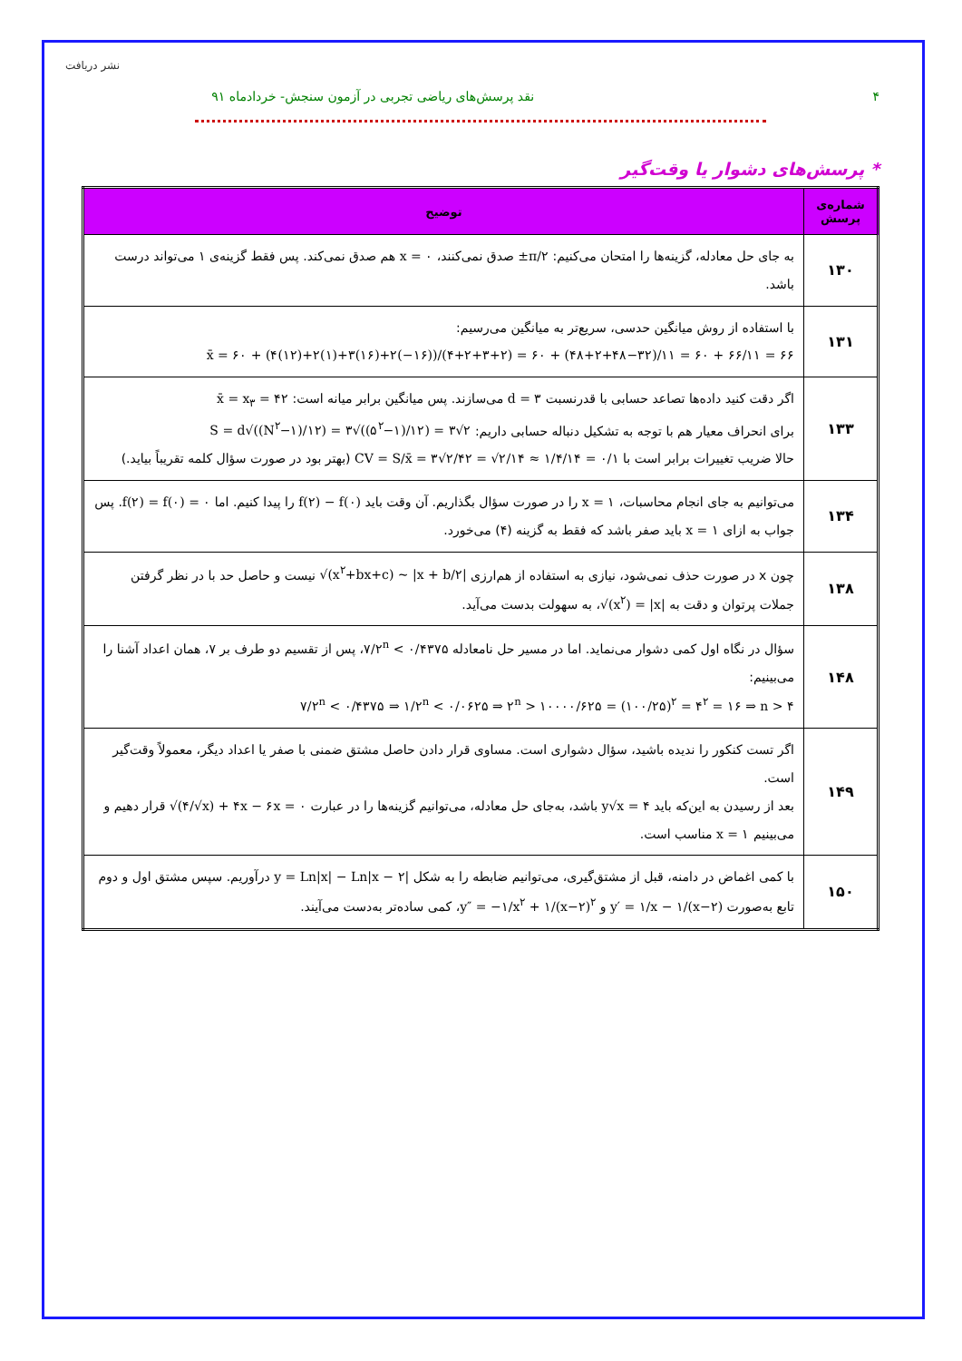نشر دریافت
۴ نقد پرسش‌های ریاضی تجربی در آزمون سنجش- خردادماه ۹۱
* پرسش‌های دشوار یا وقت‌گیر
| شماره‌ی پرسش | توضیح |
| --- | --- |
| ۱۳۰ | به جای حل معادله، گزینه‌ها را امتحان می‌کنیم: ±π/۲ صدق نمی‌کنند، x = ۰ هم صدق نمی‌کند. پس فقط گزینه‌ی ۱ می‌تواند درست باشد. |
| ۱۳۱ | با استفاده از روش میانگین حدسی، سریع‌تر به میانگین می‌رسیم: x̄ = ۶۰ + (۴(۱۲)+۲(۱)+۳(۱۶)+۲(−۱۶))/(۴+۲+۳+۲) = ۶۰ + (۴۸+۲+۴۸−۳۲)/۱۱ = ۶۰ + ۶۶/۱۱ = ۶۶ |
| ۱۳۳ | اگر دقت کنید داده‌ها تصاعد حسابی با قدرنسبت d = ۳ می‌سازند. پس میانگین برابر میانه است: x̄ = x<sub>۳</sub> = ۴۲ برای انحراف معیار هم با توجه به تشکیل دنباله حسابی داریم: S = d√((N<sup>۲</sup>−۱)/۱۲) = ۳√((۵<sup>۲</sup>−۱)/۱۲) = ۳√۲ حالا ضریب تغییرات برابر است با CV = S/x̄ = ۳√۲/۴۲ = √۲/۱۴ ≈ ۱/۴/۱۴ = ۰/۱ (بهتر بود در صورت سؤال کلمه تقریباً بیاید.) |
| ۱۳۴ | می‌توانیم به جای انجام محاسبات، x = ۱ را در صورت سؤال بگذاریم. آن وقت باید f(۲) − f(۰) را پیدا کنیم. اما f(۲) = f(۰) = ۰ . پس جواب به ازای x = ۱ باید صفر باشد که فقط به گزینه (۴) می‌خورد. |
| ۱۳۸ | چون x در صورت حذف نمی‌شود، نیازی به استفاده از هم‌ارزی √(x<sup>۲</sup>+bx+c) ~ /x + b/۲/ نیست و حاصل حد با در نظر گرفتن جملات پرتوان و دقت به √(x<sup>۲</sup>) = /x/ ، به سهولت بدست می‌آید. |
| ۱۴۸ | سؤال در نگاه اول کمی دشوار می‌نماید. اما در مسیر حل نامعادله ۷/۲<sup>n</sup> < ۰/۴۳۷۵ ، پس از تقسیم دو طرف بر ۷، همان اعداد آشنا را می‌بینیم: ۷/۲<sup>n</sup> < ۰/۴۳۷۵ ⇒ ۱/۲<sup>n</sup> < ۰/۰۶۲۵ ⇒ ۲<sup>n</sup> > ۱۰۰۰۰/۶۲۵ = (۱۰۰/۲۵)<sup>۲</sup> = ۴<sup>۲</sup> = ۱۶ ⇒ n > ۴ |
| ۱۴۹ | اگر تست کنکور را ندیده باشید، سؤال دشواری است. مساوی قرار دادن حاصل مشتق ضمنی با صفر یا اعداد دیگر، معمولاً وقت‌گیر است. بعد از رسیدن به این‌که باید y√x = ۴ باشد، به‌جای حل معادله، می‌توانیم گزینه‌ها را در عبارت √(۴/√x) + ۴x − ۶x = ۰ قرار دهیم و می‌بینیم x = ۱ مناسب است. |
| ۱۵۰ | با کمی اغماض در دامنه، قبل از مشتق‌گیری، می‌توانیم ضابطه را به شکل y = Ln/x/ − Ln/x − ۲/ درآوریم. سپس مشتق اول و دوم تابع به‌صورت y′ = ۱/x − ۱/(x−۲) و y″ = −۱/x<sup>۲</sup> + ۱/(x−۲)<sup>۲</sup> ، کمی ساده‌تر به‌دست می‌آیند. |